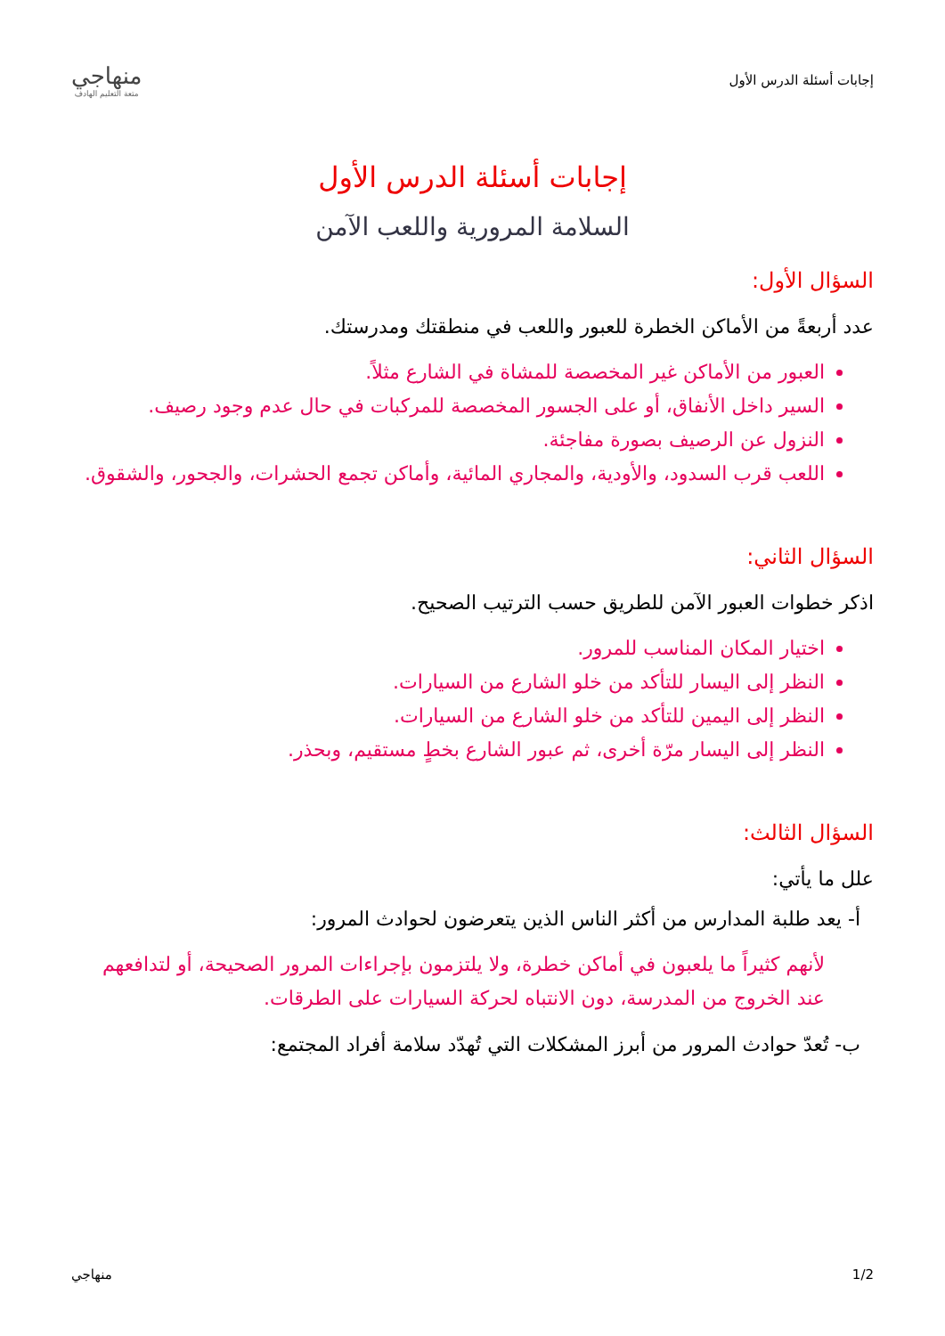إجابات أسئلة الدرس الأول
منهاجي
متعة التعليم الهادف
إجابات أسئلة الدرس الأول
السلامة المرورية واللعب الآمن
السؤال الأول:
عدد أربعةً من الأماكن الخطرة للعبور واللعب في منطقتك ومدرستك.
العبور من الأماكن غير المخصصة للمشاة في الشارع مثلاً.
السير داخل الأنفاق، أو على الجسور المخصصة للمركبات في حال عدم وجود رصيف.
النزول عن الرصيف بصورة مفاجئة.
اللعب قرب السدود، والأودية، والمجاري المائية، وأماكن تجمع الحشرات، والجحور، والشقوق.
السؤال الثاني:
اذكر خطوات العبور الآمن للطريق حسب الترتيب الصحيح.
اختيار المكان المناسب للمرور.
النظر إلى اليسار للتأكد من خلو الشارع من السيارات.
النظر إلى اليمين للتأكد من خلو الشارع من السيارات.
النظر إلى اليسار مرّة أخرى، ثم عبور الشارع بخطٍ مستقيم، وبحذر.
السؤال الثالث:
علل ما يأتي:
أ- يعد طلبة المدارس من أكثر الناس الذين يتعرضون لحوادث المرور:
لأنهم كثيراً ما يلعبون في أماكن خطرة، ولا يلتزمون بإجراءات المرور الصحيحة، أو لتدافعهم عند الخروج من المدرسة، دون الانتباه لحركة السيارات على الطرقات.
ب- تُعدّ حوادث المرور من أبرز المشكلات التي تُهدّد سلامة أفراد المجتمع:
1/2 منهاجي